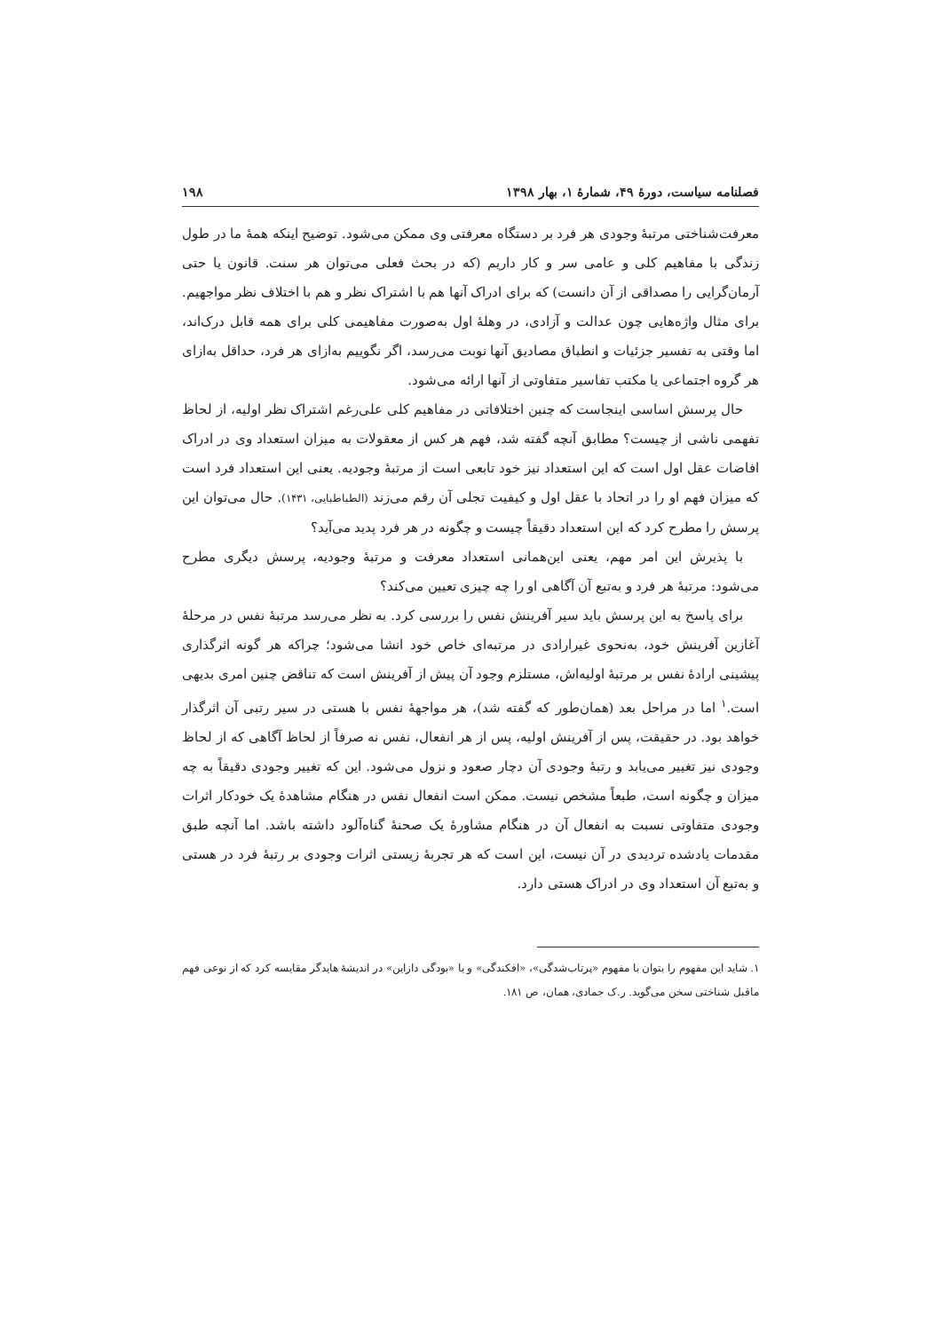فصلنامه سیاست، دورهٔ ۴۹، شمارهٔ ۱، بهار ۱۳۹۸ ۱۹۸
معرفت‌شناختی مرتبهٔ وجودی هر فرد بر دستگاه معرفتی وی ممکن می‌شود. توضیح اینکه همهٔ ما در طول زندگی با مفاهیم کلی و عامی سر و کار داریم (که در بحث فعلی می‌توان هر سنت. قانون یا حتی آرمان‌گرایی را مصداقی از آن دانست) که برای ادراک آنها هم با اشتراک نظر و هم با اختلاف نظر مواجهیم. برای مثال واژه‌هایی چون عدالت و آزادی، در وهلهٔ اول به‌صورت مفاهیمی کلی برای همه قابل درک‌اند، اما وقتی به تفسیر جزئیات و انطباق مصادیق آنها نوبت می‌رسد، اگر نگوییم به‌ازای هر فرد، حداقل به‌ازای هر گروه اجتماعی یا مکتب تفاسیر متفاوتی از آنها ارائه می‌شود.
حال پرسش اساسی اینجاست که چنین اختلافاتی در مفاهیم کلی علی‌رغم اشتراک نظر اولیه، از لحاظ تفهمی ناشی از چیست؟ مطابق آنچه گفته شد، فهم هر کس از معقولات به میزان استعداد وی در ادراک افاضات عقل اول است که این استعداد نیز خود تابعی است از مرتبهٔ وجودیه. یعنی این استعداد فرد است که میزان فهم او را در اتحاد با عقل اول و کیفیت تجلی آن رقم می‌زند (الطباطبایی، ۱۴۳۱). حال می‌توان این پرسش را مطرح کرد که این استعداد دقیقاً چیست و چگونه در هر فرد پدید می‌آید؟
با پذیرش این امر مهم، یعنی این‌همانی استعداد معرفت و مرتبهٔ وجودیه، پرسش دیگری مطرح می‌شود: مرتبهٔ هر فرد و به‌تبع آن آگاهی او را چه چیزی تعیین می‌کند؟
برای پاسخ به این پرسش باید سیر آفرینش نفس را بررسی کرد. به نظر می‌رسد مرتبهٔ نفس در مرحلهٔ آغازین آفرینش خود، به‌نحوی غیرارادی در مرتبه‌ای خاص خود انشا می‌شود؛ چراکه هر گونه اثرگذاری پیشینی ارادهٔ نفس بر مرتبهٔ اولیه‌اش، مستلزم وجود آن پیش از آفرینش است که تناقض چنین امری بدیهی است.<sup>۱</sup> اما در مراحل بعد (همان‌طور که گفته شد)، هر مواجههٔ نفس با هستی در سیر رتبی آن اثرگذار خواهد بود. در حقیقت، پس از آفرینش اولیه، پس از هر انفعال، نفس نه صرفاً از لحاظ آگاهی که از لحاظ وجودی نیز تغییر می‌یابد و رتبهٔ وجودی آن دچار صعود و نزول می‌شود. این که تغییر وجودی دقیقاً به چه میزان و چگونه است، طبعاً مشخص نیست. ممکن است انفعال نفس در هنگام مشاهدهٔ یک خودکار اثرات وجودی متفاوتی نسبت به انفعال آن در هنگام مشاورهٔ یک صحنهٔ گناه‌آلود داشته باشد. اما آنچه طبق مقدمات یادشده تردیدی در آن نیست، این است که هر تجربهٔ زیستی اثرات وجودی بر رتبهٔ فرد در هستی و به‌تبع آن استعداد وی در ادراک هستی دارد.
۱. شاید این مفهوم را بتوان با مفهوم «پرتاب‌شدگی»، «افکندگی» و یا «بودگی دازاین» در اندیشهٔ هایدگر مقایسه کرد که از نوعی فهم ماقبل شناختی سخن می‌گوید. ر.ک جمادی، همان، ص ۱۸۱.